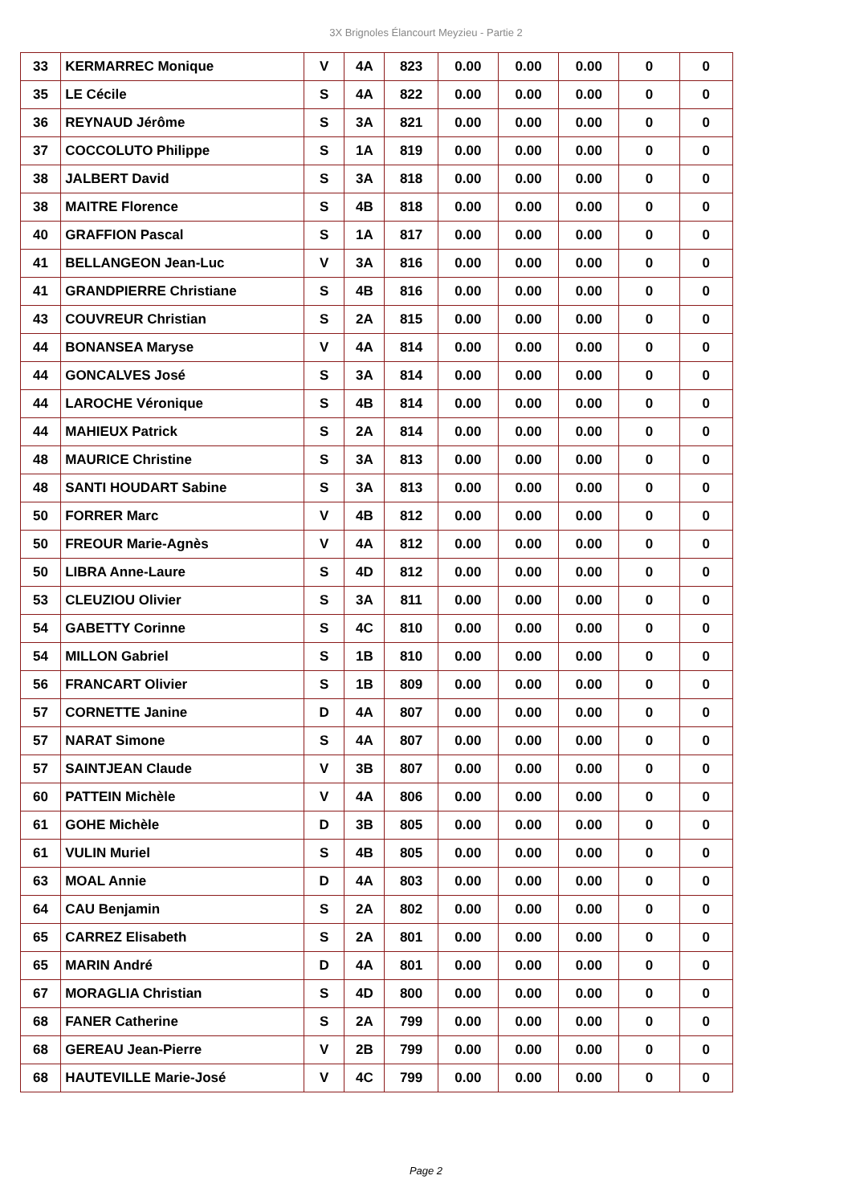3X Brignoles Élancourt Meyzieu - Partie 2
| 33 | KERMARREC Monique | V | 4A | 823 | 0.00 | 0.00 | 0.00 | 0 | 0 |
| 35 | LE Cécile | S | 4A | 822 | 0.00 | 0.00 | 0.00 | 0 | 0 |
| 36 | REYNAUD Jérôme | S | 3A | 821 | 0.00 | 0.00 | 0.00 | 0 | 0 |
| 37 | COCCOLUTO Philippe | S | 1A | 819 | 0.00 | 0.00 | 0.00 | 0 | 0 |
| 38 | JALBERT David | S | 3A | 818 | 0.00 | 0.00 | 0.00 | 0 | 0 |
| 38 | MAITRE Florence | S | 4B | 818 | 0.00 | 0.00 | 0.00 | 0 | 0 |
| 40 | GRAFFION Pascal | S | 1A | 817 | 0.00 | 0.00 | 0.00 | 0 | 0 |
| 41 | BELLANGEON Jean-Luc | V | 3A | 816 | 0.00 | 0.00 | 0.00 | 0 | 0 |
| 41 | GRANDPIERRE Christiane | S | 4B | 816 | 0.00 | 0.00 | 0.00 | 0 | 0 |
| 43 | COUVREUR Christian | S | 2A | 815 | 0.00 | 0.00 | 0.00 | 0 | 0 |
| 44 | BONANSEA Maryse | V | 4A | 814 | 0.00 | 0.00 | 0.00 | 0 | 0 |
| 44 | GONCALVES José | S | 3A | 814 | 0.00 | 0.00 | 0.00 | 0 | 0 |
| 44 | LAROCHE Véronique | S | 4B | 814 | 0.00 | 0.00 | 0.00 | 0 | 0 |
| 44 | MAHIEUX Patrick | S | 2A | 814 | 0.00 | 0.00 | 0.00 | 0 | 0 |
| 48 | MAURICE Christine | S | 3A | 813 | 0.00 | 0.00 | 0.00 | 0 | 0 |
| 48 | SANTI HOUDART Sabine | S | 3A | 813 | 0.00 | 0.00 | 0.00 | 0 | 0 |
| 50 | FORRER Marc | V | 4B | 812 | 0.00 | 0.00 | 0.00 | 0 | 0 |
| 50 | FREOUR Marie-Agnès | V | 4A | 812 | 0.00 | 0.00 | 0.00 | 0 | 0 |
| 50 | LIBRA Anne-Laure | S | 4D | 812 | 0.00 | 0.00 | 0.00 | 0 | 0 |
| 53 | CLEUZIOU Olivier | S | 3A | 811 | 0.00 | 0.00 | 0.00 | 0 | 0 |
| 54 | GABETTY Corinne | S | 4C | 810 | 0.00 | 0.00 | 0.00 | 0 | 0 |
| 54 | MILLON Gabriel | S | 1B | 810 | 0.00 | 0.00 | 0.00 | 0 | 0 |
| 56 | FRANCART Olivier | S | 1B | 809 | 0.00 | 0.00 | 0.00 | 0 | 0 |
| 57 | CORNETTE Janine | D | 4A | 807 | 0.00 | 0.00 | 0.00 | 0 | 0 |
| 57 | NARAT Simone | S | 4A | 807 | 0.00 | 0.00 | 0.00 | 0 | 0 |
| 57 | SAINTJEAN Claude | V | 3B | 807 | 0.00 | 0.00 | 0.00 | 0 | 0 |
| 60 | PATTEIN Michèle | V | 4A | 806 | 0.00 | 0.00 | 0.00 | 0 | 0 |
| 61 | GOHE Michèle | D | 3B | 805 | 0.00 | 0.00 | 0.00 | 0 | 0 |
| 61 | VULIN Muriel | S | 4B | 805 | 0.00 | 0.00 | 0.00 | 0 | 0 |
| 63 | MOAL Annie | D | 4A | 803 | 0.00 | 0.00 | 0.00 | 0 | 0 |
| 64 | CAU Benjamin | S | 2A | 802 | 0.00 | 0.00 | 0.00 | 0 | 0 |
| 65 | CARREZ Elisabeth | S | 2A | 801 | 0.00 | 0.00 | 0.00 | 0 | 0 |
| 65 | MARIN André | D | 4A | 801 | 0.00 | 0.00 | 0.00 | 0 | 0 |
| 67 | MORAGLIA Christian | S | 4D | 800 | 0.00 | 0.00 | 0.00 | 0 | 0 |
| 68 | FANER Catherine | S | 2A | 799 | 0.00 | 0.00 | 0.00 | 0 | 0 |
| 68 | GEREAU Jean-Pierre | V | 2B | 799 | 0.00 | 0.00 | 0.00 | 0 | 0 |
| 68 | HAUTEVILLE Marie-José | V | 4C | 799 | 0.00 | 0.00 | 0.00 | 0 | 0 |
Page 2